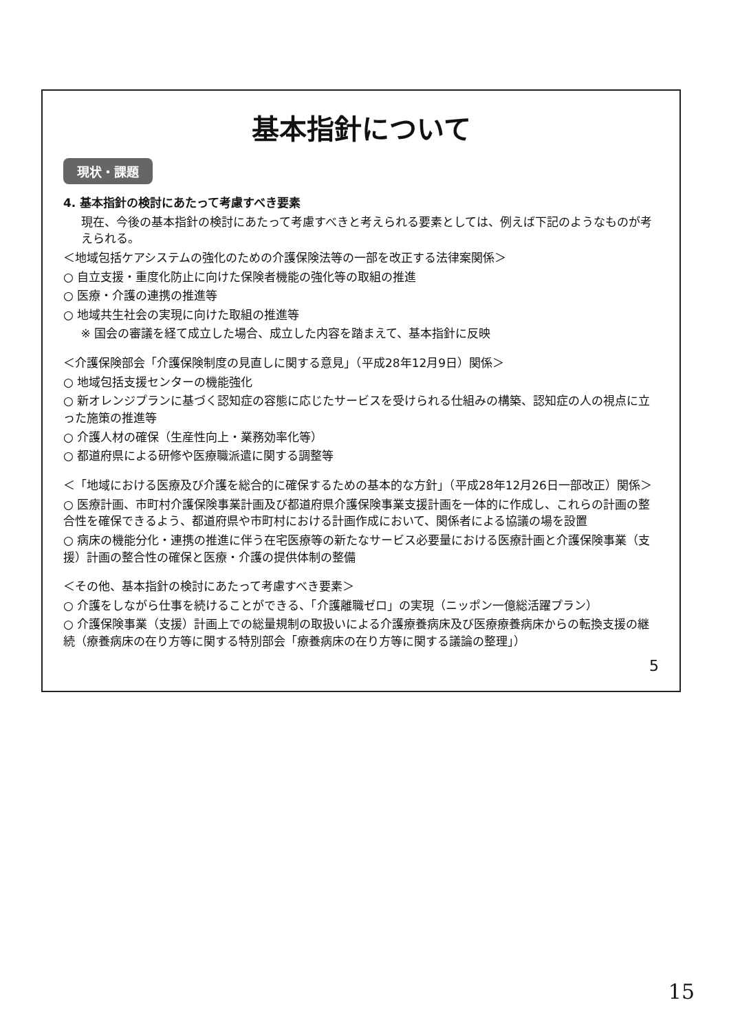基本指針について
現状・課題
4. 基本指針の検討にあたって考慮すべき要素
現在、今後の基本指針の検討にあたって考慮すべきと考えられる要素としては、例えば下記のようなものが考えられる。
＜地域包括ケアシステムの強化のための介護保険法等の一部を改正する法律案関係＞
○ 自立支援・重度化防止に向けた保険者機能の強化等の取組の推進
○ 医療・介護の連携の推進等
○ 地域共生社会の実現に向けた取組の推進等
※ 国会の審議を経て成立した場合、成立した内容を踏まえて、基本指針に反映
＜介護保険部会「介護保険制度の見直しに関する意見」（平成28年12月9日）関係＞
○ 地域包括支援センターの機能強化
○ 新オレンジプランに基づく認知症の容態に応じたサービスを受けられる仕組みの構築、認知症の人の視点に立った施策の推進等
○ 介護人材の確保（生産性向上・業務効率化等）
○ 都道府県による研修や医療職派遣に関する調整等
＜「地域における医療及び介護を総合的に確保するための基本的な方針」（平成28年12月26日一部改正）関係＞
○ 医療計画、市町村介護保険事業計画及び都道府県介護保険事業支援計画を一体的に作成し、これらの計画の整合性を確保できるよう、都道府県や市町村における計画作成において、関係者による協議の場を設置
○ 病床の機能分化・連携の推進に伴う在宅医療等の新たなサービス必要量における医療計画と介護保険事業（支援）計画の整合性の確保と医療・介護の提供体制の整備
＜その他、基本指針の検討にあたって考慮すべき要素＞
○ 介護をしながら仕事を続けることができる、「介護離職ゼロ」の実現（ニッポン一億総活躍プラン）
○ 介護保険事業（支援）計画上での総量規制の取扱いによる介護療養病床及び医療療養病床からの転換支援の継続（療養病床の在り方等に関する特別部会「療養病床の在り方等に関する議論の整理」）
5
15